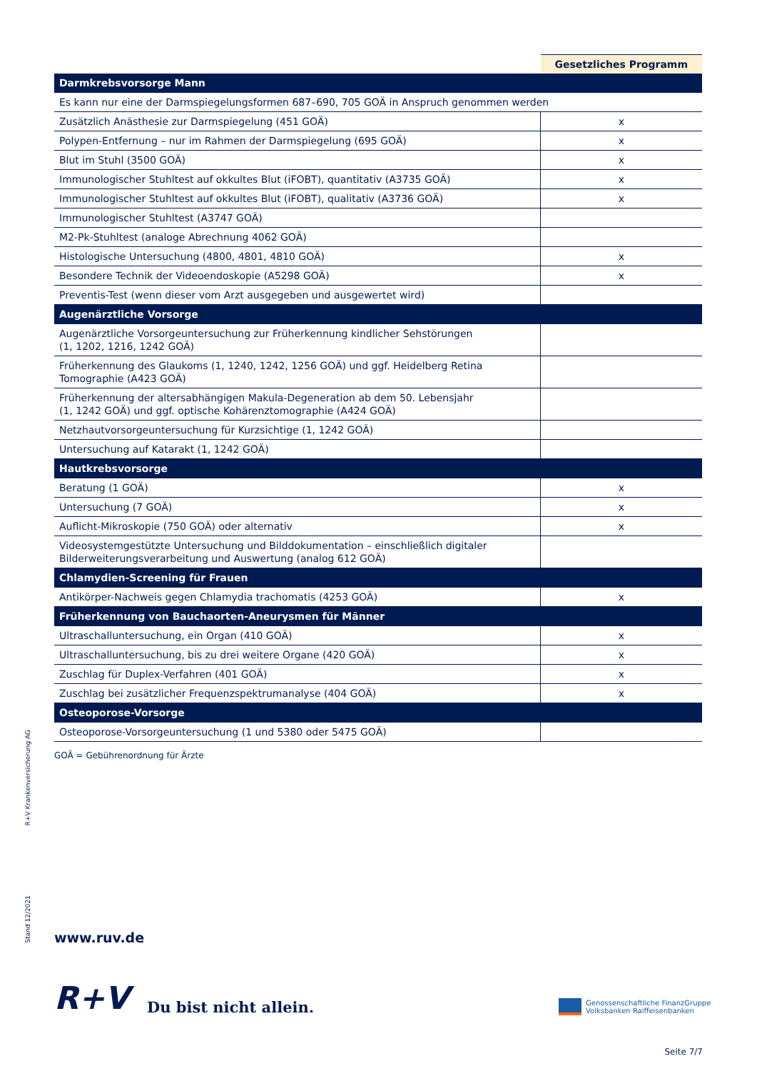| | Gesetzliches Programm |
| --- | --- |
| Darmkrebsvorsorge Mann | |
| Es kann nur eine der Darmspiegelungsformen 687–690, 705 GOÄ in Anspruch genommen werden | |
| Zusätzlich Anästhesie zur Darmspiegelung (451 GOÄ) | x |
| Polypen-Entfernung – nur im Rahmen der Darmspiegelung (695 GOÄ) | x |
| Blut im Stuhl (3500 GOÄ) | x |
| Immunologischer Stuhltest auf okkultes Blut (iFOBT), quantitativ (A3735 GOÄ) | x |
| Immunologischer Stuhltest auf okkultes Blut (iFOBT), qualitativ (A3736 GOÄ) | x |
| Immunologischer Stuhltest (A3747 GOÄ) | |
| M2-Pk-Stuhltest (analoge Abrechnung 4062 GOÄ) | |
| Histologische Untersuchung (4800, 4801, 4810 GOÄ) | x |
| Besondere Technik der Videoendoskopie (A5298 GOÄ) | x |
| Preventis-Test (wenn dieser vom Arzt ausgegeben und ausgewertet wird) | |
| Augenärztliche Vorsorge | |
| Augenärztliche Vorsorgeuntersuchung zur Früherkennung kindlicher Sehstörungen (1, 1202, 1216, 1242 GOÄ) | |
| Früherkennung des Glaukoms (1, 1240, 1242, 1256 GOÄ) und ggf. Heidelberg Retina Tomographie (A423 GOÄ) | |
| Früherkennung der altersabhängigen Makula-Degeneration ab dem 50. Lebensjahr (1, 1242 GOÄ) und ggf. optische Kohärenztomographie (A424 GOÄ) | |
| Netzhautvorsorgeuntersuchung für Kurzsichtige (1, 1242 GOÄ) | |
| Untersuchung auf Katarakt (1, 1242 GOÄ) | |
| Hautkrebsvorsorge | |
| Beratung (1 GOÄ) | x |
| Untersuchung (7 GOÄ) | x |
| Auflicht-Mikroskopie (750 GOÄ) oder alternativ | x |
| Videosystemgestützte Untersuchung und Bilddokumentation – einschließlich digitaler Bilderweiterungsverarbeitung und Auswertung (analog 612 GOÄ) | |
| Chlamydien-Screening für Frauen | |
| Antikörper-Nachweis gegen Chlamydia trachomatis (4253 GOÄ) | x |
| Früherkennung von Bauchaorten-Aneurysmen für Männer | |
| Ultraschalluntersuchung, ein Organ (410 GOÄ) | x |
| Ultraschalluntersuchung, bis zu drei weitere Organe (420 GOÄ) | x |
| Zuschlag für Duplex-Verfahren (401 GOÄ) | x |
| Zuschlag bei zusätzlicher Frequenzspektrumanalyse (404 GOÄ) | x |
| Osteoporose-Vorsorge | |
| Osteoporose-Vorsorgeuntersuchung (1 und 5380 oder 5475 GOÄ) | |
GOÄ = Gebührenordnung für Ärzte
R+V Krankenversicherung AG
Stand 12/2021
www.ruv.de
R+V Du bist nicht allein.
Genossenschaftliche FinanzGruppe
Volksbanken Raiffeisenbanken
Seite 7/7